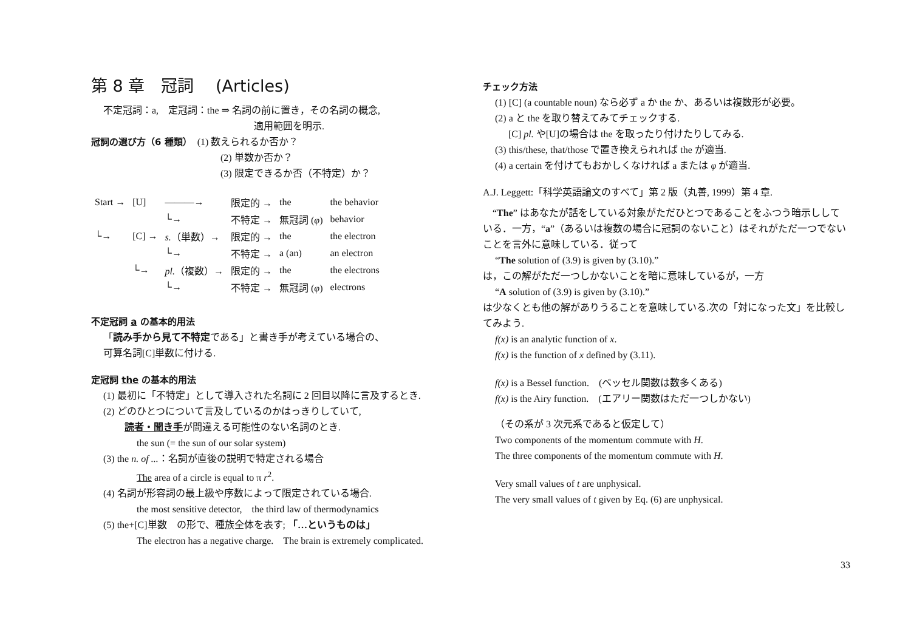第 8 章　冠詞　 (Articles)
不定冠詞：a,　定冠詞：the ⇒ 名詞の前に置き，その名詞の概念,
適用範囲を明示.
冠詞の選び方（6 種類）　(1) 数えられるか否か？
(2) 単数か否か？
(3) 限定できるか否（不特定）か？
| Start → | [U] | ———→ | 限定的 → | the | the behavior |
| | | └→ | 不特定 → | 無冠詞 ( φ ) | behavior |
| └→ | [C] → | s. （単数）→ | 限定的 → | the | the electron |
| | | └→ | 不特定 → | a (an) | an electron |
| | └→ | pl. （複数）→ | 限定的 → | the | the electrons |
| | | └→ | 不特定 → | 無冠詞 ( φ ) | electrons |
不定冠詞 a の基本的用法
「読み手から見て不特定である」と書き手が考えている場合の、
可算名詞[C]単数に付ける.
定冠詞 the の基本的用法
(1) 最初に「不特定」として導入された名詞に 2 回目以降に言及するとき.
(2) どのひとつについて言及しているのかはっきりしていて,
読者・聞き手が間違える可能性のない名詞のとき.
the sun (= the sun of our solar system)
(3) the n. of ...：名詞が直後の説明で特定される場合
The area of a circle is equal to π r<sup>2</sup>.
(4) 名詞が形容詞の最上級や序数によって限定されている場合.
the most sensitive detector,　the third law of thermodynamics
(5) the+[C]単数　の形で、種族全体を表す; 「…というものは」
The electron has a negative charge.　The brain is extremely complicated.
チェック方法
(1) [C] (a countable noun) なら必ず a か the か、あるいは複数形が必要。
(2) a と the を取り替えてみてチェックする.
[C] pl. や[U]の場合は the を取ったり付けたりしてみる.
(3) this/these, that/those で置き換えられれば the が適当.
(4) a certain を付けてもおかしくなければ a または φ が適当.
A.J. Leggett:「科学英語論文のすべて」第 2 版（丸善, 1999）第 4 章.
　“The” はあなたが話をしている対象がただひとつであることをふつう暗示ししている．一方，“a”（あるいは複数の場合に冠詞のないこと）はそれがただ一つでないことを言外に意味している．従って
“The solution of (3.9) is given by (3.10).”
は，この解がただ一つしかないことを暗に意味しているが，一方
“A solution of (3.9) is given by (3.10).”
は少なくとも他の解がありうることを意味している.次の「対になった文」を比較してみよう.
f(x) is an analytic function of x.
f(x) is the function of x defined by (3.11).
f(x) is a Bessel function.　(ベッセル関数は数多くある)
f(x) is the Airy function.　(エアリー関数はただ一つしかない)
（その系が 3 次元系であると仮定して）
Two components of the momentum commute with H.
The three components of the momentum commute with H.
Very small values of t are unphysical.
The very small values of t given by Eq. (6) are unphysical.
33